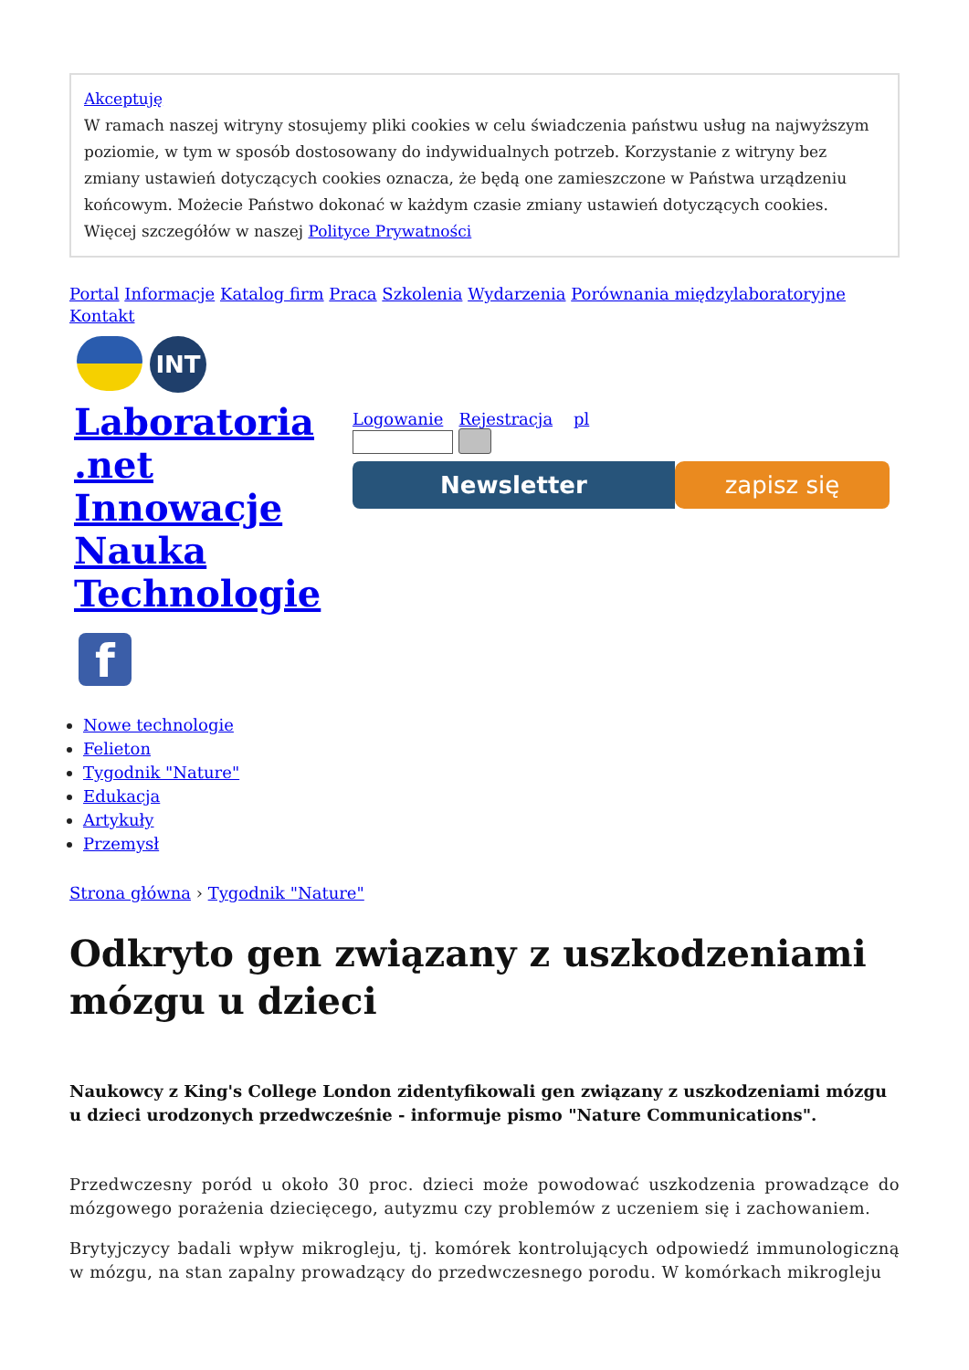Akceptuję
W ramach naszej witryny stosujemy pliki cookies w celu świadczenia państwu usług na najwyższym poziomie, w tym w sposób dostosowany do indywidualnych potrzeb. Korzystanie z witryny bez zmiany ustawień dotyczących cookies oznacza, że będą one zamieszczone w Państwa urządzeniu końcowym. Możecie Państwo dokonać w każdym czasie zmiany ustawień dotyczących cookies. Więcej szczegółów w naszej Polityce Prywatności
Portal Informacje Katalog firm Praca Szkolenia Wydarzenia Porównania międzylaboratoryjne Kontakt
INT
Laboratoria .net Innowacje Nauka Technologie
f
Logowanie Rejestracja pl
Newsletter zapisz się
Nowe technologie
Felieton
Tygodnik "Nature"
Edukacja
Artykuły
Przemysł
Strona główna › Tygodnik "Nature"
Odkryto gen związany z uszkodzeniami mózgu u dzieci
Naukowcy z King's College London zidentyfikowali gen związany z uszkodzeniami mózgu u dzieci urodzonych przedwcześnie - informuje pismo "Nature Communications".
Przedwczesny poród u około 30 proc. dzieci może powodować uszkodzenia prowadzące do mózgowego porażenia dziecięcego, autyzmu czy problemów z uczeniem się i zachowaniem.
Brytyjczycy badali wpływ mikrogleju, tj. komórek kontrolujących odpowiedź immunologiczną w mózgu, na stan zapalny prowadzący do przedwczesnego porodu. W komórkach mikrogleju